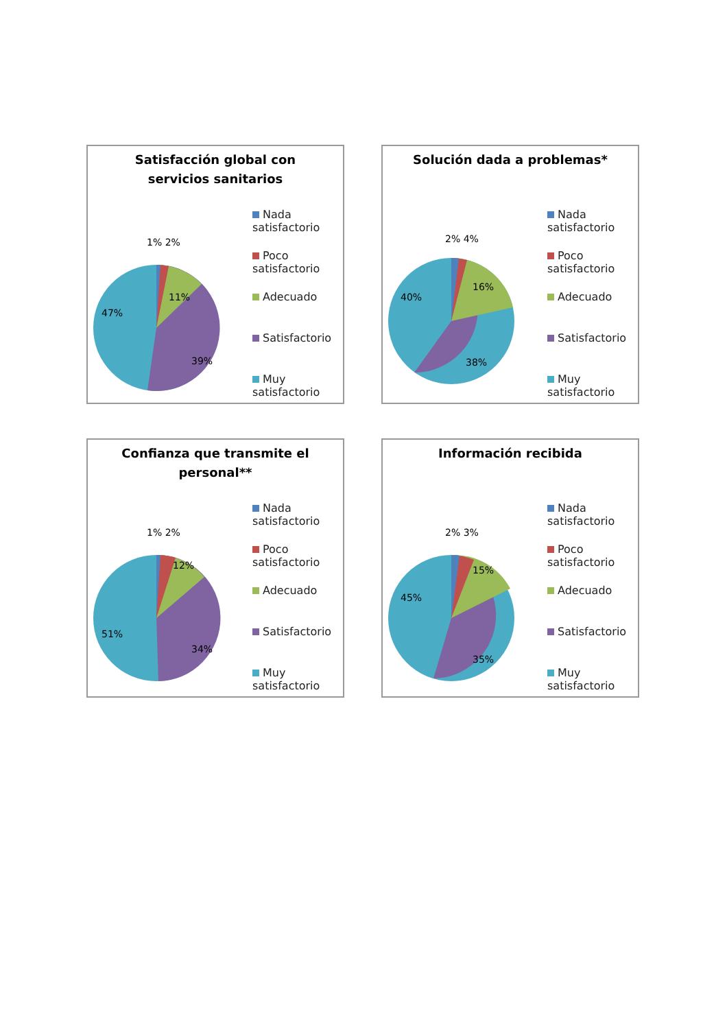Satisfacción global con
servicios sanitarios
1% 2%
11%
39%
47%
Nada
satisfactorio
Poco
satisfactorio
Adecuado
Satisfactorio
Muy
satisfactorio
Solución dada a problemas*
2% 4%
16%
38%
40%
Nada
satisfactorio
Poco
satisfactorio
Adecuado
Satisfactorio
Muy
satisfactorio
Confianza que transmite el
personal**
1% 2%
12%
34%
51%
Nada
satisfactorio
Poco
satisfactorio
Adecuado
Satisfactorio
Muy
satisfactorio
Información recibida
2% 3%
15%
35%
45%
Nada
satisfactorio
Poco
satisfactorio
Adecuado
Satisfactorio
Muy
satisfactorio